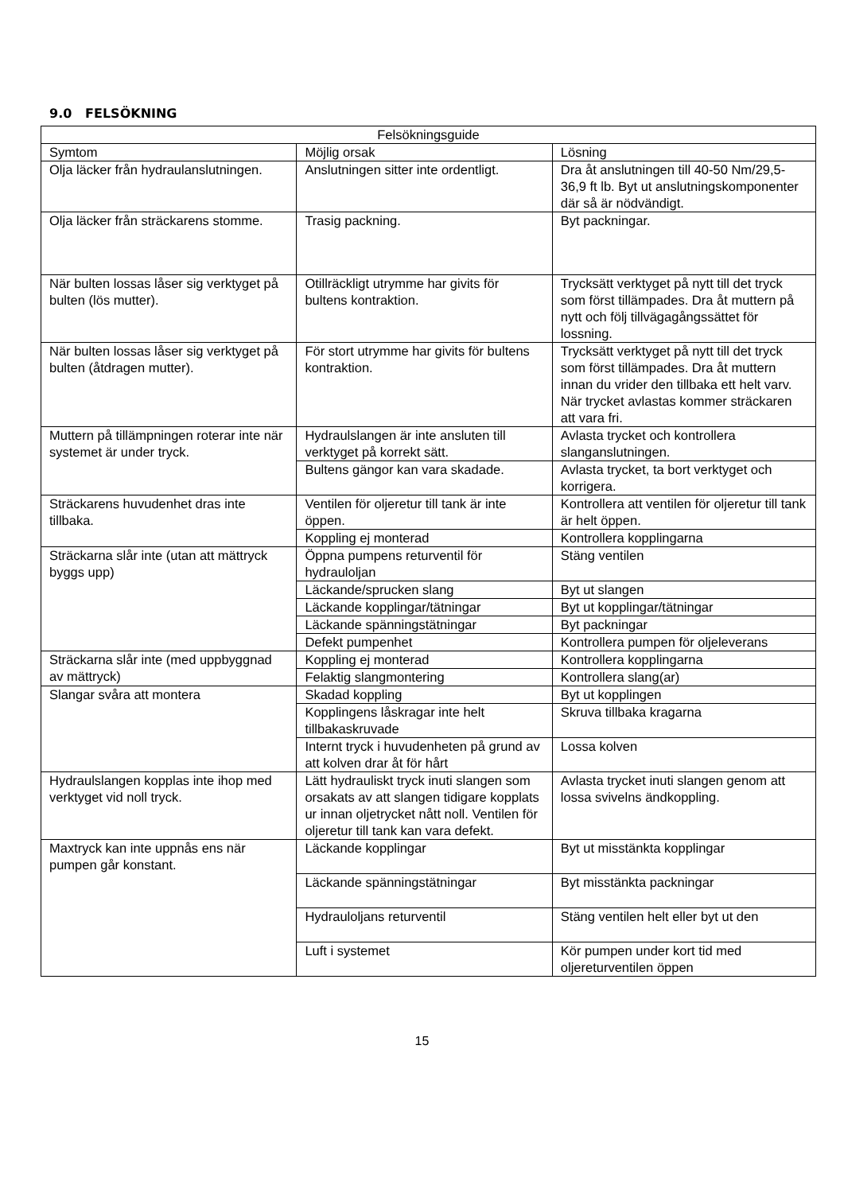9.0 FELSÖKNING
| Felsökningsguide | | |
| --- | --- | --- |
| Symtom | Möjlig orsak | Lösning |
| Olja läcker från hydraulanslutningen. | Anslutningen sitter inte ordentligt. | Dra åt anslutningen till 40-50 Nm/29,5-36,9 ft lb. Byt ut anslutningskomponenter där så är nödvändigt. |
| Olja läcker från sträckarens stomme. | Trasig packning. | Byt packningar. |
| När bulten lossas låser sig verktyget på bulten (lös mutter). | Otillräckligt utrymme har givits för bultens kontraktion. | Trycksätt verktyget på nytt till det tryck som först tillämpades. Dra åt muttern på nytt och följ tillvägagångssättet för lossning. |
| När bulten lossas låser sig verktyget på bulten (åtdragen mutter). | För stort utrymme har givits för bultens kontraktion. | Trycksätt verktyget på nytt till det tryck som först tillämpades. Dra åt muttern innan du vrider den tillbaka ett helt varv. När trycket avlastas kommer sträckaren att vara fri. |
| Muttern på tillämpningen roterar inte när systemet är under tryck. | Hydraulslangen är inte ansluten till verktyget på korrekt sätt. | Avlasta trycket och kontrollera slanganslutningen. |
| | Bultens gängor kan vara skadade. | Avlasta trycket, ta bort verktyget och korrigera. |
| Sträckarens huvudenhet dras inte tillbaka. | Ventilen för oljeretur till tank är inte öppen. | Kontrollera att ventilen för oljeretur till tank är helt öppen. |
| | Koppling ej monterad | Kontrollera kopplingarna |
| Sträckarna slår inte (utan att mättryck byggs upp) | Öppna pumpens returventil för hydrauloljan | Stäng ventilen |
| | Läckande/sprucken slang | Byt ut slangen |
| | Läckande kopplingar/tätningar | Byt ut kopplingar/tätningar |
| | Läckande spänningstätningar | Byt packningar |
| | Defekt pumpenhet | Kontrollera pumpen för oljeleverans |
| Sträckarna slår inte (med uppbyggnad av mättryck) | Koppling ej monterad | Kontrollera kopplingarna |
| | Felaktig slangmontering | Kontrollera slang(ar) |
| Slangar svåra att montera | Skadad koppling | Byt ut kopplingen |
| | Kopplingens låskragar inte helt tillbakaskruvade | Skruva tillbaka kragarna |
| | Internt tryck i huvudenheten på grund av att kolven drar åt för hårt | Lossa kolven |
| Hydraulslangen kopplas inte ihop med verktyget vid noll tryck. | Lätt hydrauliskt tryck inuti slangen som orsakats av att slangen tidigare kopplats ur innan oljetrycket nått noll. Ventilen för oljeretur till tank kan vara defekt. | Avlasta trycket inuti slangen genom att lossa svivelns ändkoppling. |
| Maxtryck kan inte uppnås ens när pumpen går konstant. | Läckande kopplingar | Byt ut misstänkta kopplingar |
| | Läckande spänningstätningar | Byt misstänkta packningar |
| | Hydrauloljans returventil | Stäng ventilen helt eller byt ut den |
| | Luft i systemet | Kör pumpen under kort tid med oljereturventilen öppen |
15